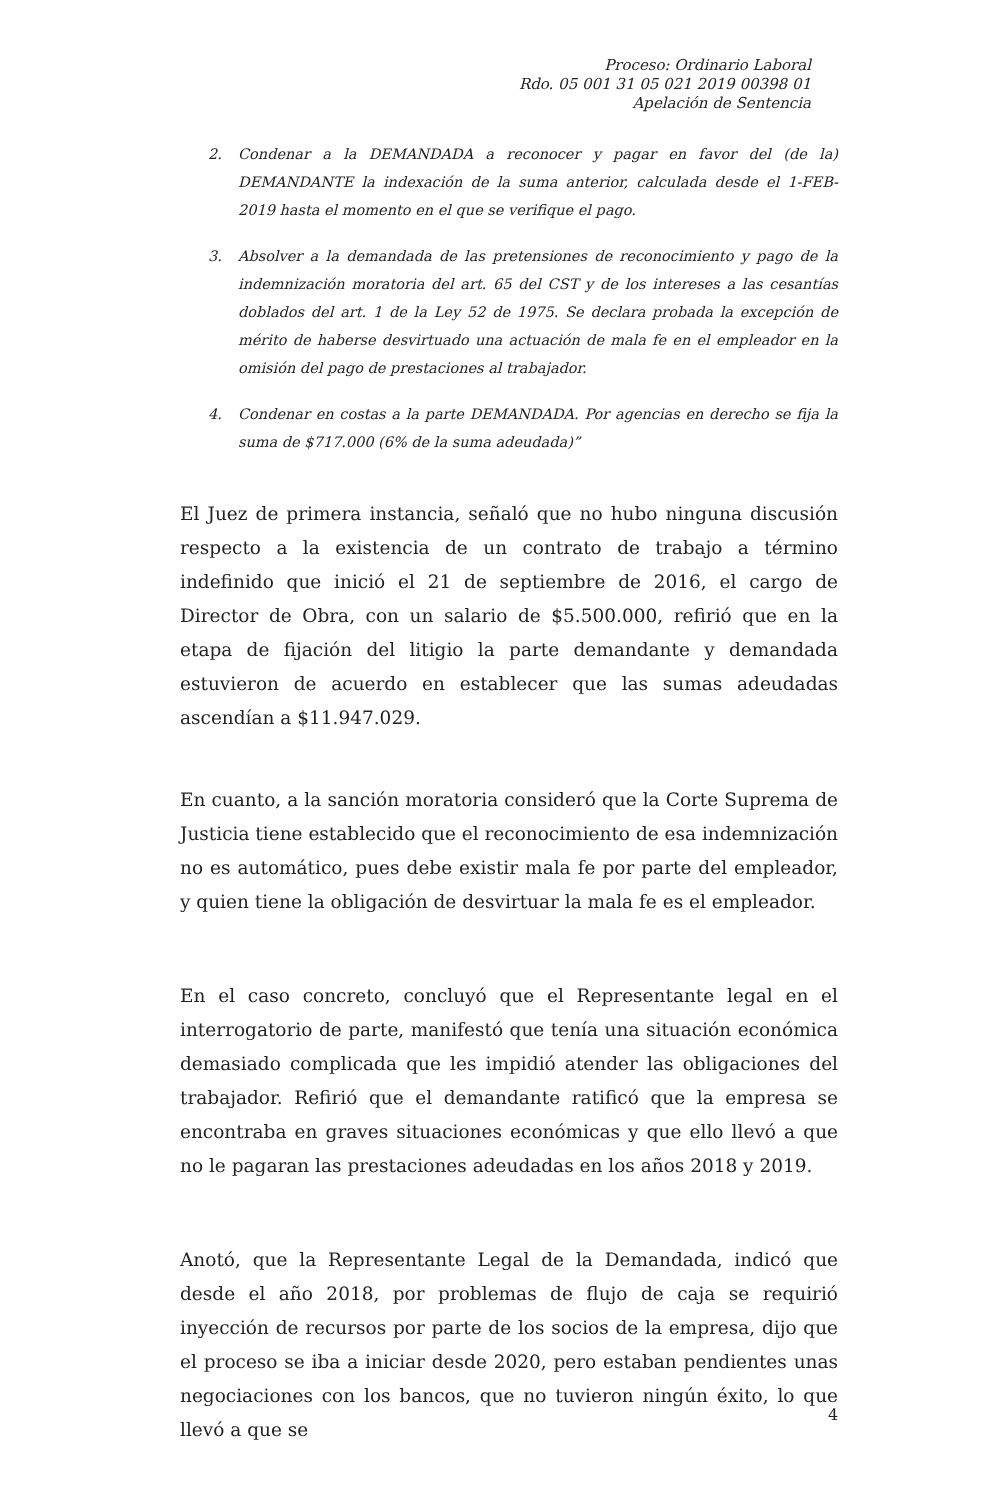Proceso: Ordinario Laboral
Rdo. 05 001 31 05 021 2019 00398 01
Apelación de Sentencia
2. Condenar a la DEMANDADA a reconocer y pagar en favor del (de la) DEMANDANTE la indexación de la suma anterior, calculada desde el 1-FEB-2019 hasta el momento en el que se verifique el pago.
3. Absolver a la demandada de las pretensiones de reconocimiento y pago de la indemnización moratoria del art. 65 del CST y de los intereses a las cesantías doblados del art. 1 de la Ley 52 de 1975. Se declara probada la excepción de mérito de haberse desvirtuado una actuación de mala fe en el empleador en la omisión del pago de prestaciones al trabajador.
4. Condenar en costas a la parte DEMANDADA. Por agencias en derecho se fija la suma de $717.000 (6% de la suma adeudada)”
El Juez de primera instancia, señaló que no hubo ninguna discusión respecto a la existencia de un contrato de trabajo a término indefinido que inició el 21 de septiembre de 2016, el cargo de Director de Obra, con un salario de $5.500.000, refirió que en la etapa de fijación del litigio la parte demandante y demandada estuvieron de acuerdo en establecer que las sumas adeudadas ascendían a $11.947.029.
En cuanto, a la sanción moratoria consideró que la Corte Suprema de Justicia tiene establecido que el reconocimiento de esa indemnización no es automático, pues debe existir mala fe por parte del empleador, y quien tiene la obligación de desvirtuar la mala fe es el empleador.
En el caso concreto, concluyó que el Representante legal en el interrogatorio de parte, manifestó que tenía una situación económica demasiado complicada que les impidió atender las obligaciones del trabajador. Refirió que el demandante ratificó que la empresa se encontraba en graves situaciones económicas y que ello llevó a que no le pagaran las prestaciones adeudadas en los años 2018 y 2019.
Anotó, que la Representante Legal de la Demandada, indicó que desde el año 2018, por problemas de flujo de caja se requirió inyección de recursos por parte de los socios de la empresa, dijo que el proceso se iba a iniciar desde 2020, pero estaban pendientes unas negociaciones con los bancos, que no tuvieron ningún éxito, lo que llevó a que se
4